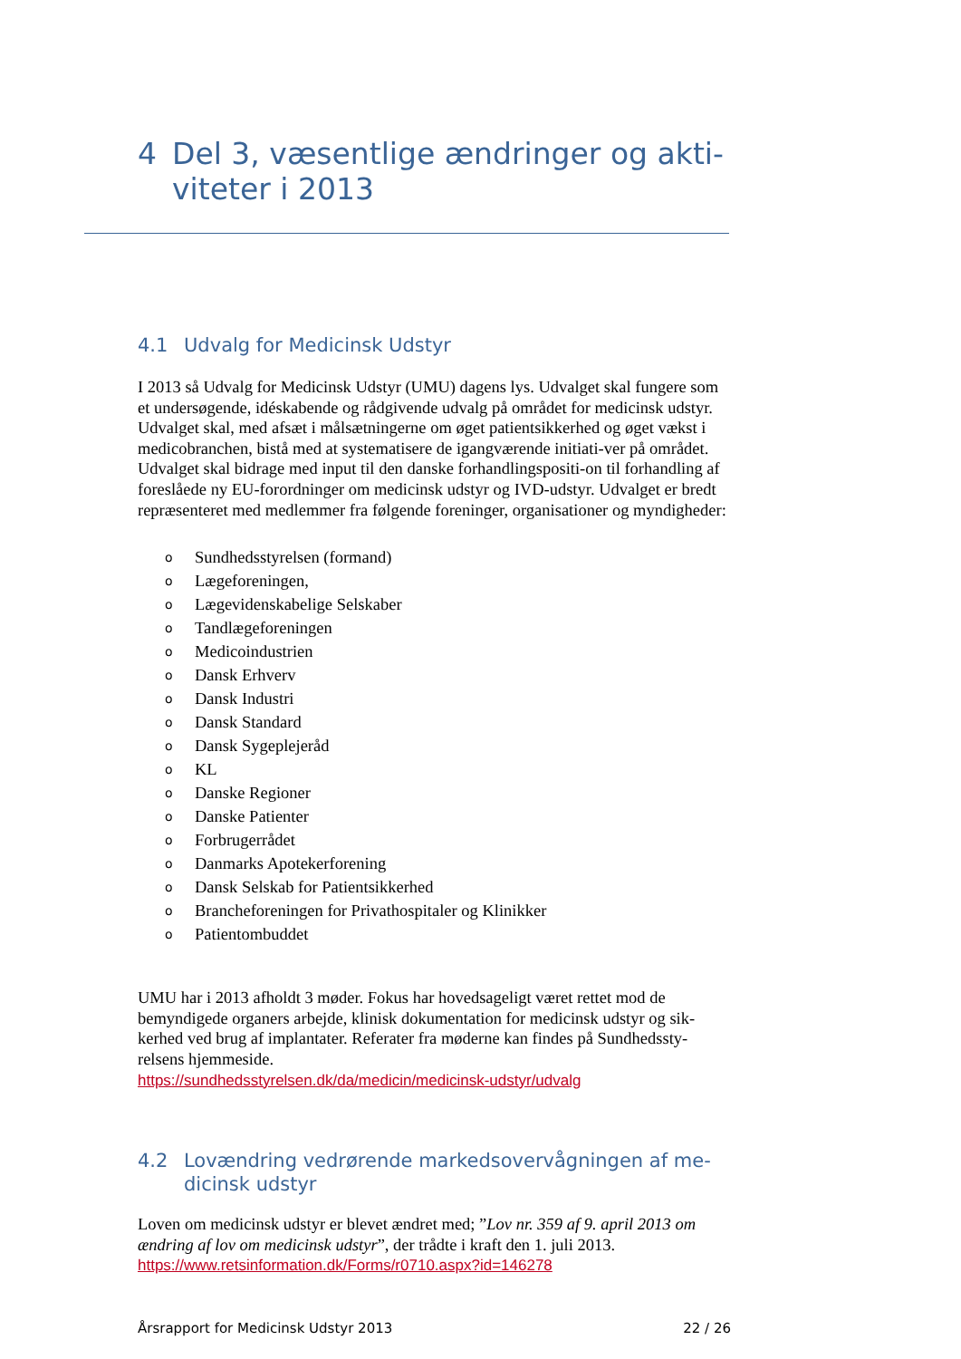4 Del 3, væsentlige ændringer og akti-
viteter i 2013
4.1 Udvalg for Medicinsk Udstyr
I 2013 så Udvalg for Medicinsk Udstyr (UMU) dagens lys. Udvalget skal fungere som et undersøgende, idéskabende og rådgivende udvalg på området for medicinsk udstyr. Udvalget skal, med afsæt i målsætningerne om øget patientsikkerhed og øget vækst i medicobranchen, bistå med at systematisere de igangværende initiati-ver på området. Udvalget skal bidrage med input til den danske forhandlingspositi-on til forhandling af foreslåede ny EU-forordninger om medicinsk udstyr og IVD-udstyr. Udvalget er bredt repræsenteret med medlemmer fra følgende foreninger, organisationer og myndigheder:
o Sundhedsstyrelsen (formand)
o Lægeforeningen,
o Lægevidenskabelige Selskaber
o Tandlægeforeningen
o Medicoindustrien
o Dansk Erhverv
o Dansk Industri
o Dansk Standard
o Dansk Sygeplejeråd
o KL
o Danske Regioner
o Danske Patienter
o Forbrugerrådet
o Danmarks Apotekerforening
o Dansk Selskab for Patientsikkerhed
o Brancheforeningen for Privathospitaler og Klinikker
o Patientombuddet
UMU har i 2013 afholdt 3 møder. Fokus har hovedsageligt været rettet mod de bemyndigede organers arbejde, klinisk dokumentation for medicinsk udstyr og sik-kerhed ved brug af implantater. Referater fra møderne kan findes på Sundhedssty-relsens hjemmeside.
https://sundhedsstyrelsen.dk/da/medicin/medicinsk-udstyr/udvalg
4.2 Lovændring vedrørende markedsovervågningen af me-
dicinsk udstyr
Loven om medicinsk udstyr er blevet ændret med; ”Lov nr. 359 af 9. april 2013 om ændring af lov om medicinsk udstyr”, der trådte i kraft den 1. juli 2013.
https://www.retsinformation.dk/Forms/r0710.aspx?id=146278
Årsrapport for Medicinsk Udstyr 2013 22 / 26